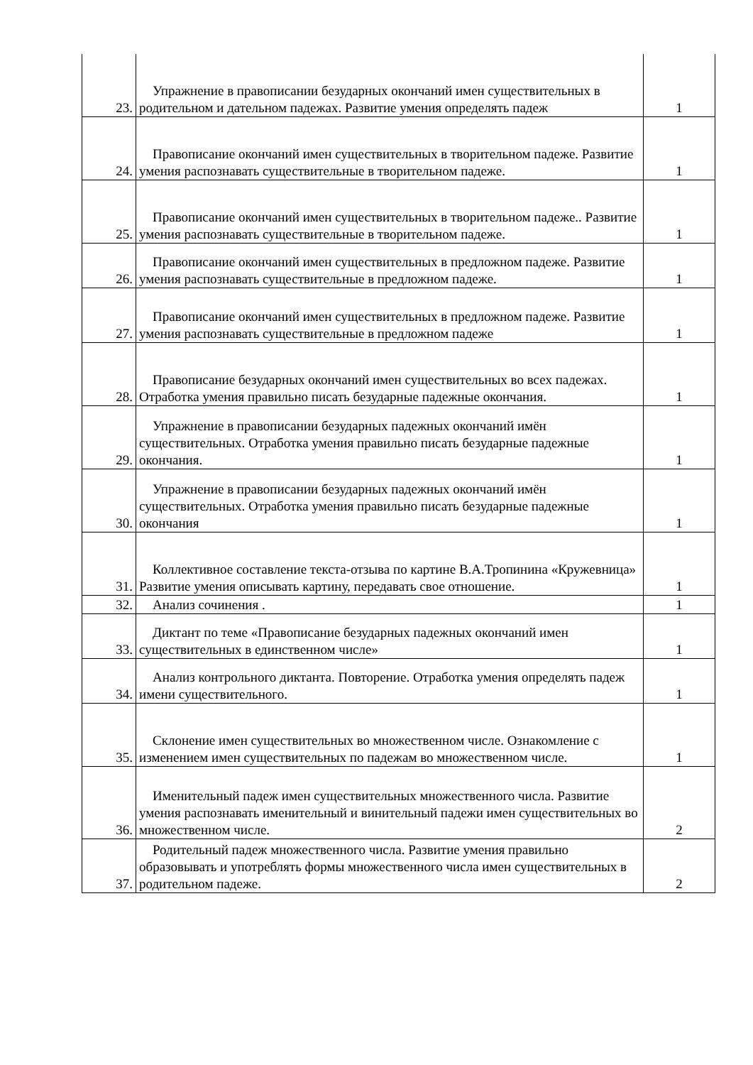| 23. | Упражнение в правописании безударных окончаний имен существительных в родительном и дательном падежах. Развитие умения определять падеж | 1 |
| 24. | Правописание окончаний имен существительных в творительном падеже. Развитие умения распознавать существительные в творительном падеже. | 1 |
| 25. | Правописание окончаний имен существительных в творительном падеже.. Развитие умения распознавать существительные в творительном падеже. | 1 |
| 26. | Правописание окончаний имен существительных в предложном падеже. Развитие умения распознавать существительные в предложном падеже. | 1 |
| 27. | Правописание окончаний имен существительных в предложном падеже. Развитие умения распознавать существительные в предложном падеже | 1 |
| 28. | Правописание безударных окончаний имен существительных во всех падежах. Отработка умения правильно писать безударные падежные окончания. | 1 |
| 29. | Упражнение в правописании безударных падежных окончаний имён существительных. Отработка умения правильно писать безударные падежные окончания. | 1 |
| 30. | Упражнение в правописании безударных падежных окончаний имён существительных. Отработка умения правильно писать безударные падежные окончания | 1 |
| 31. | Коллективное составление текста-отзыва по картине В.А.Тропинина «Кружевница» Развитие умения описывать картину, передавать свое отношение. | 1 |
| 32. | Анализ сочинения . | 1 |
| 33. | Диктант по теме «Правописание безударных падежных окончаний имен существительных в единственном числе» | 1 |
| 34. | Анализ контрольного диктанта. Повторение. Отработка умения определять падеж имени существительного. | 1 |
| 35. | Склонение имен существительных во множественном числе. Ознакомление с изменением имен существительных по падежам во множественном числе. | 1 |
| 36. | Именительный падеж имен существительных множественного числа. Развитие умения распознавать именительный и винительный падежи имен существительных во множественном числе. | 2 |
| 37. | Родительный падеж множественного числа. Развитие умения правильно образовывать и употреблять формы множественного числа имен существительных в родительном падеже. | 2 |